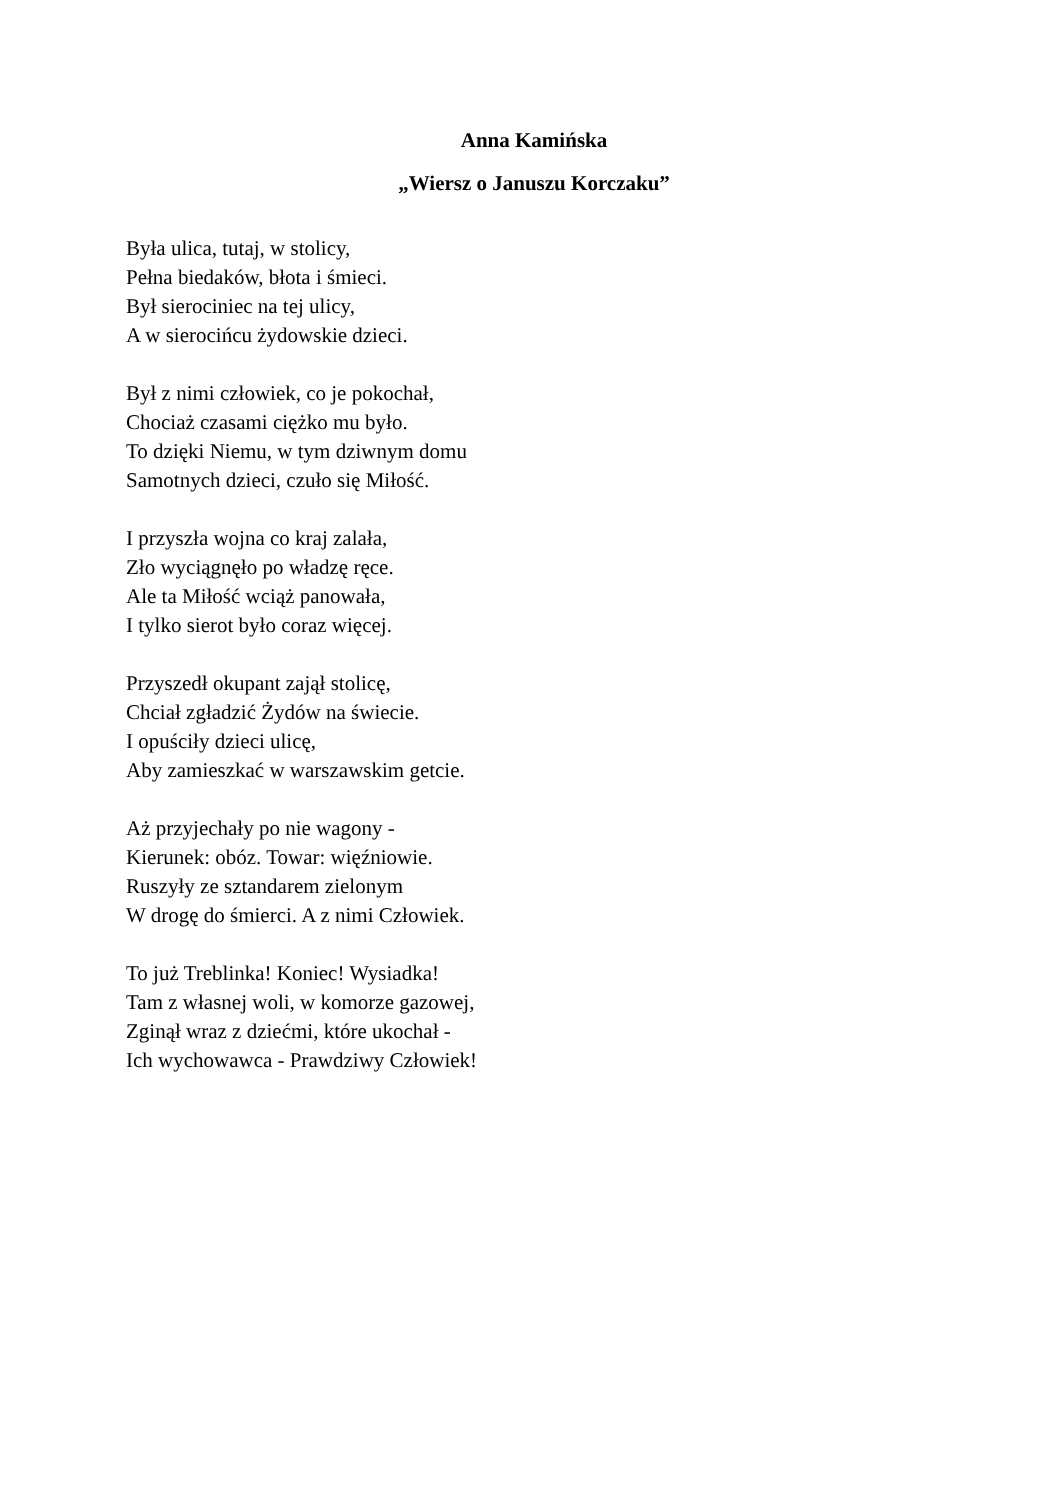Anna Kamińska
„Wiersz o Januszu Korczaku”
Była ulica, tutaj, w stolicy,
Pełna biedaków, błota i śmieci.
Był sierociniec na tej ulicy,
A w sierocińcu żydowskie dzieci.
Był z nimi człowiek, co je pokochał,
Chociaż czasami ciężko mu było.
To dzięki Niemu, w tym dziwnym domu
Samotnych dzieci, czuło się Miłość.
I przyszła wojna co kraj zalała,
Zło wyciągnęło po władzę ręce.
Ale ta Miłość wciąż panowała,
I tylko sierot było coraz więcej.
Przyszedł okupant zajął stolicę,
Chciał zgładzić Żydów na świecie.
I opuściły dzieci ulicę,
Aby zamieszkać w warszawskim getcie.
Aż przyjechały po nie wagony -
Kierunek: obóz. Towar: więźniowie.
Ruszyły ze sztandarem zielonym
W drogę do śmierci. A z nimi Człowiek.
To już Treblinka! Koniec! Wysiadka!
Tam z własnej woli, w komorze gazowej,
Zginął wraz z dziećmi, które ukochał -
Ich wychowawca - Prawdziwy Człowiek!